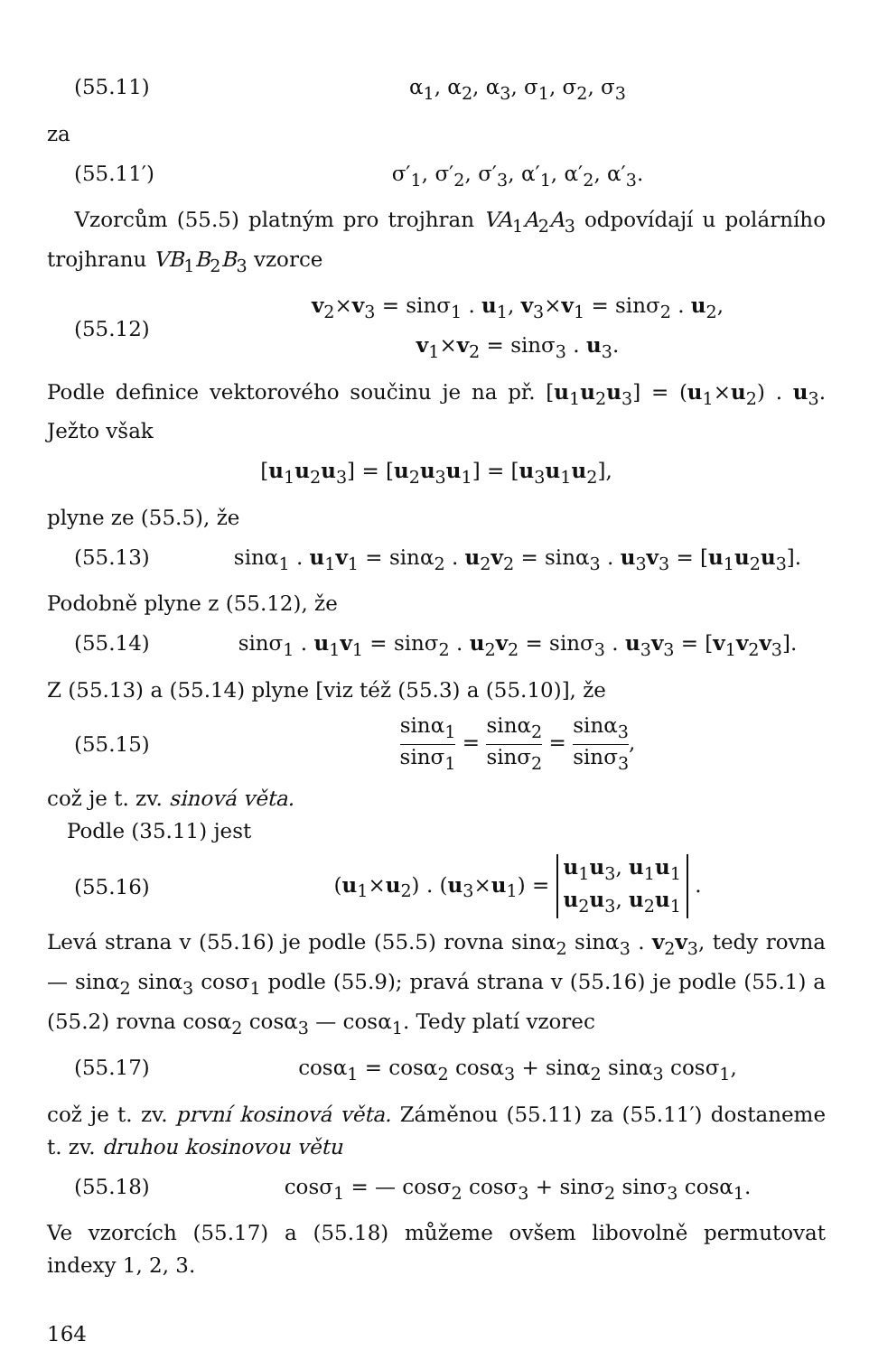(55.11) α<sub>1</sub>, α<sub>2</sub>, α<sub>3</sub>, σ<sub>1</sub>, σ<sub>2</sub>, σ<sub>3</sub>
za
(55.11′) σ′<sub>1</sub>, σ′<sub>2</sub>, σ′<sub>3</sub>, α′<sub>1</sub>, α′<sub>2</sub>, α′<sub>3</sub>.
Vzorcům (55.5) platným pro trojhran VA<sub>1</sub>A<sub>2</sub>A<sub>3</sub> odpovídají u polárního trojhranu VB<sub>1</sub>B<sub>2</sub>B<sub>3</sub> vzorce
(55.12) v<sub>2</sub>×v<sub>3</sub> = sinσ<sub>1</sub> . u<sub>1</sub>, v<sub>3</sub>×v<sub>1</sub> = sinσ<sub>2</sub> . u<sub>2</sub>,
v<sub>1</sub>×v<sub>2</sub> = sinσ<sub>3</sub> . u<sub>3</sub>.
Podle definice vektorového součinu je na př. [u<sub>1</sub>u<sub>2</sub>u<sub>3</sub>] = (u<sub>1</sub>×u<sub>2</sub>) . u<sub>3</sub>. Ježto však
[u<sub>1</sub>u<sub>2</sub>u<sub>3</sub>] = [u<sub>2</sub>u<sub>3</sub>u<sub>1</sub>] = [u<sub>3</sub>u<sub>1</sub>u<sub>2</sub>],
plyne ze (55.5), že
(55.13) sinα<sub>1</sub> . u<sub>1</sub>v<sub>1</sub> = sinα<sub>2</sub> . u<sub>2</sub>v<sub>2</sub> = sinα<sub>3</sub> . u<sub>3</sub>v<sub>3</sub> = [u<sub>1</sub>u<sub>2</sub>u<sub>3</sub>].
Podobně plyne z (55.12), že
(55.14) sinσ<sub>1</sub> . u<sub>1</sub>v<sub>1</sub> = sinσ<sub>2</sub> . u<sub>2</sub>v<sub>2</sub> = sinσ<sub>3</sub> . u<sub>3</sub>v<sub>3</sub> = [v<sub>1</sub>v<sub>2</sub>v<sub>3</sub>].
Z (55.13) a (55.14) plyne [viz též (55.3) a (55.10)], že
(55.15) sinα<sub>1</sub> sinσ<sub>1</sub> = sinα<sub>2</sub> sinσ<sub>2</sub> = sinα<sub>3</sub> sinσ<sub>3</sub>,
což je t. zv. sinová věta.
Podle (35.11) jest
(55.16) (u<sub>1</sub>×u<sub>2</sub>) . (u<sub>3</sub>×u<sub>1</sub>) = u<sub>1</sub>u<sub>3</sub>, u<sub>1</sub>u<sub>1</sub>
u<sub>2</sub>u<sub>3</sub>, u<sub>2</sub>u<sub>1</sub> .
Levá strana v (55.16) je podle (55.5) rovna sinα<sub>2</sub> sinα<sub>3</sub> . v<sub>2</sub>v<sub>3</sub>, tedy rovna — sinα<sub>2</sub> sinα<sub>3</sub> cosσ<sub>1</sub> podle (55.9); pravá strana v (55.16) je podle (55.1) a (55.2) rovna cosα<sub>2</sub> cosα<sub>3</sub> — cosα<sub>1</sub>. Tedy platí vzorec
(55.17) cosα<sub>1</sub> = cosα<sub>2</sub> cosα<sub>3</sub> + sinα<sub>2</sub> sinα<sub>3</sub> cosσ<sub>1</sub>,
což je t. zv. první kosinová věta. Záměnou (55.11) za (55.11′) dostaneme t. zv. druhou kosinovou větu
(55.18) cosσ<sub>1</sub> = — cosσ<sub>2</sub> cosσ<sub>3</sub> + sinσ<sub>2</sub> sinσ<sub>3</sub> cosα<sub>1</sub>.
Ve vzorcích (55.17) a (55.18) můžeme ovšem libovolně permutovat indexy 1, 2, 3.
164